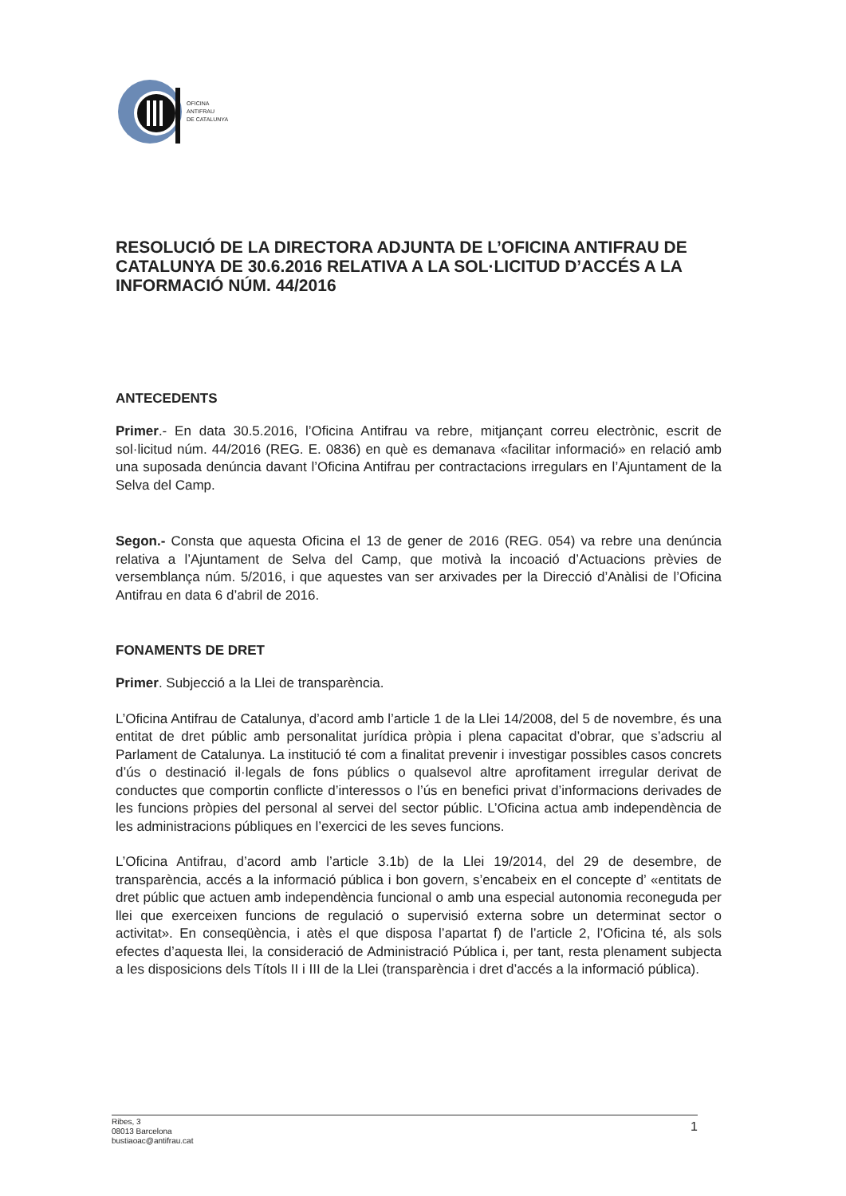OFICINA
ANTIFRAU
DE CATALUNYA
RESOLUCIÓ DE LA DIRECTORA ADJUNTA DE L’OFICINA ANTIFRAU DE CATALUNYA DE 30.6.2016 RELATIVA A LA SOL·LICITUD D’ACCÉS A LA INFORMACIÓ NÚM. 44/2016
ANTECEDENTS
Primer.- En data 30.5.2016, l’Oficina Antifrau va rebre, mitjançant correu electrònic, escrit de sol·licitud núm. 44/2016 (REG. E. 0836) en què es demanava «facilitar informació» en relació amb una suposada denúncia davant l’Oficina Antifrau per contractacions irregulars en l’Ajuntament de la Selva del Camp.
Segon.- Consta que aquesta Oficina el 13 de gener de 2016 (REG. 054) va rebre una denúncia relativa a l’Ajuntament de Selva del Camp, que motivà la incoació d’Actuacions prèvies de versemblança núm. 5/2016, i que aquestes van ser arxivades per la Direcció d’Anàlisi de l’Oficina Antifrau en data 6 d’abril de 2016.
FONAMENTS DE DRET
Primer. Subjecció a la Llei de transparència.
L’Oficina Antifrau de Catalunya, d’acord amb l’article 1 de la Llei 14/2008, del 5 de novembre, és una entitat de dret públic amb personalitat jurídica pròpia i plena capacitat d’obrar, que s’adscriu al Parlament de Catalunya. La institució té com a finalitat prevenir i investigar possibles casos concrets d’ús o destinació il·legals de fons públics o qualsevol altre aprofitament irregular derivat de conductes que comportin conflicte d’interessos o l’ús en benefici privat d’informacions derivades de les funcions pròpies del personal al servei del sector públic. L’Oficina actua amb independència de les administracions públiques en l’exercici de les seves funcions.
L’Oficina Antifrau, d’acord amb l’article 3.1b) de la Llei 19/2014, del 29 de desembre, de transparència, accés a la informació pública i bon govern, s’encabeix en el concepte d’ «entitats de dret públic que actuen amb independència funcional o amb una especial autonomia reconeguda per llei que exerceixen funcions de regulació o supervisió externa sobre un determinat sector o activitat». En conseqüència, i atès el que disposa l’apartat f) de l’article 2, l’Oficina té, als sols efectes d’aquesta llei, la consideració de Administració Pública i, per tant, resta plenament subjecta a les disposicions dels Títols II i III de la Llei (transparència i dret d’accés a la informació pública).
Ribes, 3
08013 Barcelona
bustiaoac@antifrau.cat
1